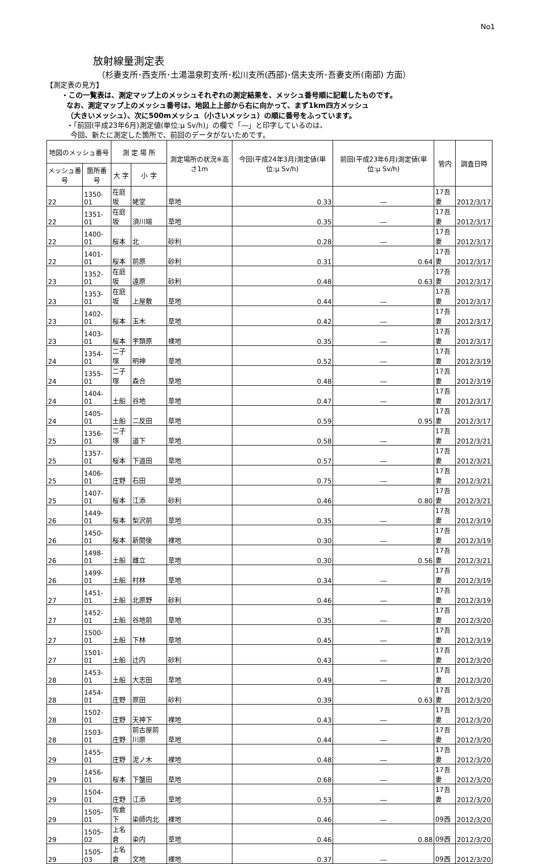No1
放射線量測定表
（杉妻支所･西支所･土湯温泉町支所･松川支所(西部)･信夫支所･吾妻支所(南部) 方面）
【測定表の見方】
・この一覧表は、測定マップ上のメッシュそれぞれの測定結果を、メッシュ番号順に記載したものです。
なお、測定マップ上のメッシュ番号は、地図上上部から右に向かって、まず1km四方メッシュ
（大きいメッシュ）、次に500mメッシュ（小さいメッシュ）の順に番号をふっています。
・「前回(平成23年6月)測定値(単位:μ Sv/h)」の欄で「―」と印字しているのは、
今回、新たに測定した箇所で、前回のデータがないためです。
| 地図のメッシュ番号 | | 測 定 場 所 | | 測定場所の状況※高さ1m | 今回(平成24年3月)測定値(単位:μ Sv/h) | 前回(平成23年6月)測定値(単位:μ Sv/h) | 管内 | 調査日時 |
| --- | --- | --- | --- | --- | --- | --- | --- | --- |
| メッシュ番号 | 箇所番号 | 大 字 | 小 字 | | | | | |
| 22 | 1350-01 | 在庭坂 | 姥堂 | 草地 | 0.33 | ― | 17吾妻 | 2012/3/17 |
| 22 | 1351-01 | 在庭坂 | 須川端 | 草地 | 0.35 | ― | 17吾妻 | 2012/3/17 |
| 22 | 1400-01 | 桜本 | 北 | 砂利 | 0.28 | ― | 17吾妻 | 2012/3/17 |
| 22 | 1401-01 | 桜本 | 前原 | 砂利 | 0.31 | 0.64 | 17吾妻 | 2012/3/17 |
| 23 | 1352-01 | 在庭坂 | 遠原 | 砂利 | 0.48 | 0.63 | 17吾妻 | 2012/3/17 |
| 23 | 1353-01 | 在庭坂 | 上屋敷 | 草地 | 0.44 | ― | 17吾妻 | 2012/3/17 |
| 23 | 1402-01 | 桜本 | 玉木 | 草地 | 0.42 | ― | 17吾妻 | 2012/3/17 |
| 23 | 1403-01 | 桜本 | 宇類原 | 裸地 | 0.35 | ― | 17吾妻 | 2012/3/17 |
| 24 | 1354-01 | 二子塚 | 明神 | 草地 | 0.52 | ― | 17吾妻 | 2012/3/19 |
| 24 | 1355-01 | 二子塚 | 森合 | 草地 | 0.48 | ― | 17吾妻 | 2012/3/19 |
| 24 | 1404-01 | 土船 | 谷地 | 草地 | 0.47 | ― | 17吾妻 | 2012/3/17 |
| 24 | 1405-01 | 土船 | 二反田 | 草地 | 0.59 | 0.95 | 17吾妻 | 2012/3/17 |
| 25 | 1356-01 | 二子塚 | 道下 | 草地 | 0.58 | ― | 17吾妻 | 2012/3/21 |
| 25 | 1357-01 | 桜本 | 下道田 | 草地 | 0.57 | ― | 17吾妻 | 2012/3/21 |
| 25 | 1406-01 | 庄野 | 石田 | 草地 | 0.75 | ― | 17吾妻 | 2012/3/21 |
| 25 | 1407-01 | 桜本 | 江添 | 砂利 | 0.46 | 0.80 | 17吾妻 | 2012/3/21 |
| 26 | 1449-01 | 桜本 | 梨沢前 | 草地 | 0.35 | ― | 17吾妻 | 2012/3/19 |
| 26 | 1450-01 | 桜本 | 新開後 | 裸地 | 0.30 | ― | 17吾妻 | 2012/3/19 |
| 26 | 1498-01 | 土船 | 雌立 | 草地 | 0.30 | 0.56 | 17吾妻 | 2012/3/21 |
| 26 | 1499-01 | 土船 | 村林 | 草地 | 0.34 | ― | 17吾妻 | 2012/3/19 |
| 27 | 1451-01 | 土船 | 北原野 | 砂利 | 0.46 | ― | 17吾妻 | 2012/3/19 |
| 27 | 1452-01 | 土船 | 谷地前 | 草地 | 0.35 | ― | 17吾妻 | 2012/3/20 |
| 27 | 1500-01 | 土船 | 下林 | 草地 | 0.45 | ― | 17吾妻 | 2012/3/19 |
| 27 | 1501-01 | 土船 | 辻内 | 砂利 | 0.43 | ― | 17吾妻 | 2012/3/20 |
| 28 | 1453-01 | 土船 | 大志田 | 草地 | 0.49 | ― | 17吾妻 | 2012/3/20 |
| 28 | 1454-01 | 庄野 | 原田 | 砂利 | 0.39 | 0.63 | 17吾妻 | 2012/3/20 |
| 28 | 1502-01 | 庄野 | 天神下 | 裸地 | 0.43 | ― | 17吾妻 | 2012/3/20 |
| 28 | 1503-01 | 庄野 | 前古屋前川原 | 草地 | 0.44 | ― | 17吾妻 | 2012/3/20 |
| 29 | 1455-01 | 庄野 | 泥ノ木 | 裸地 | 0.48 | ― | 17吾妻 | 2012/3/20 |
| 29 | 1456-01 | 桜本 | 下蟹田 | 草地 | 0.68 | ― | 17吾妻 | 2012/3/20 |
| 29 | 1504-01 | 庄野 | 江添 | 草地 | 0.53 | ― | 17吾妻 | 2012/3/20 |
| 29 | 1505-01 | 佐倉下 | 染師内北 | 裸地 | 0.46 | ― | 09西 | 2012/3/20 |
| 29 | 1505-02 | 上名倉 | 染内 | 草地 | 0.46 | 0.88 | 09西 | 2012/3/20 |
| 29 | 1505-03 | 上名倉 | 文地 | 裸地 | 0.37 | ― | 09西 | 2012/3/20 |